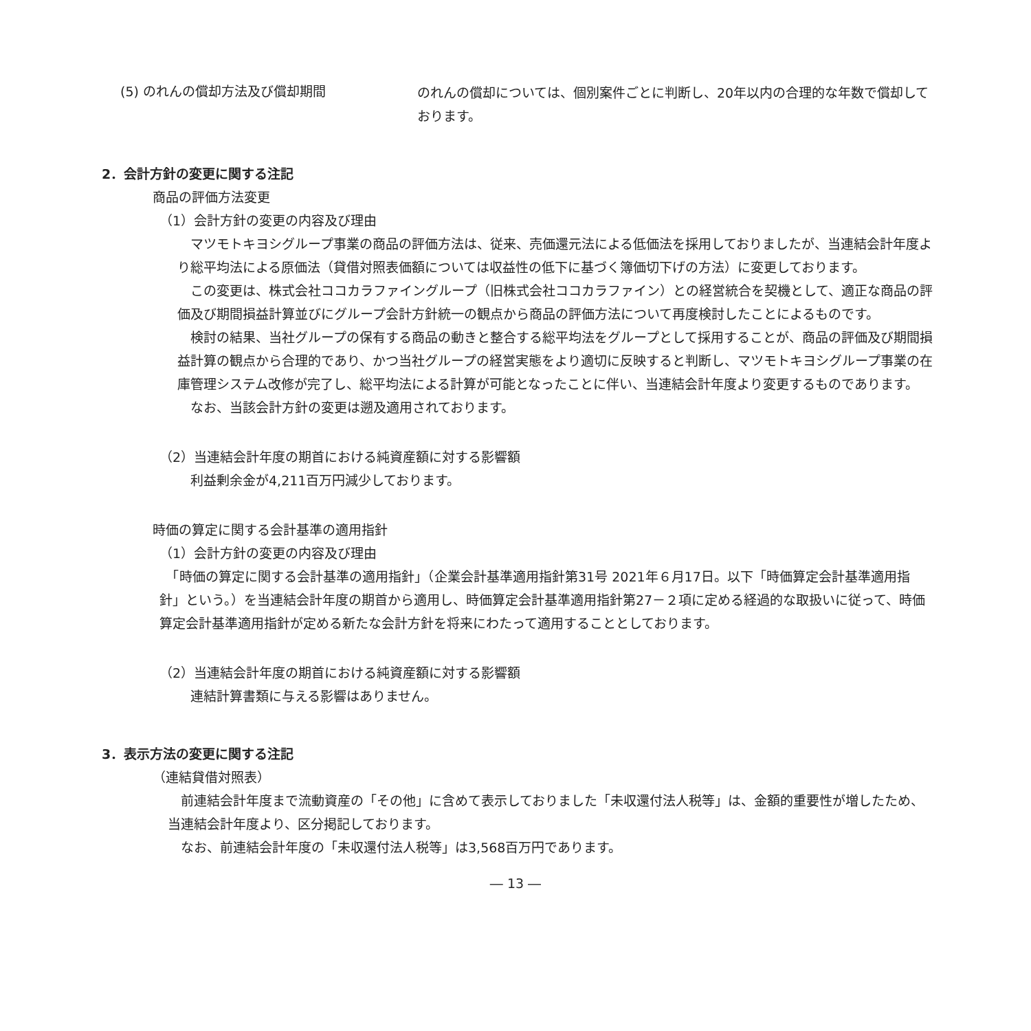(5) のれんの償却方法及び償却期間
のれんの償却については、個別案件ごとに判断し、20年以内の合理的な年数で償却しております。
2．会計方針の変更に関する注記
商品の評価方法変更
（1）会計方針の変更の内容及び理由
　マツモトキヨシグループ事業の商品の評価方法は、従来、売価還元法による低価法を採用しておりましたが、当連結会計年度より総平均法による原価法（貸借対照表価額については収益性の低下に基づく簿価切下げの方法）に変更しております。
　この変更は、株式会社ココカラファイングループ（旧株式会社ココカラファイン）との経営統合を契機として、適正な商品の評価及び期間損益計算並びにグループ会計方針統一の観点から商品の評価方法について再度検討したことによるものです。
　検討の結果、当社グループの保有する商品の動きと整合する総平均法をグループとして採用することが、商品の評価及び期間損益計算の観点から合理的であり、かつ当社グループの経営実態をより適切に反映すると判断し、マツモトキヨシグループ事業の在庫管理システム改修が完了し、総平均法による計算が可能となったことに伴い、当連結会計年度より変更するものであります。
　なお、当該会計方針の変更は遡及適用されております。
（2）当連結会計年度の期首における純資産額に対する影響額
　利益剰余金が4,211百万円減少しております。
時価の算定に関する会計基準の適用指針
（1）会計方針の変更の内容及び理由
　「時価の算定に関する会計基準の適用指針」（企業会計基準適用指針第31号 2021年６月17日。以下「時価算定会計基準適用指針」という。）を当連結会計年度の期首から適用し、時価算定会計基準適用指針第27－２項に定める経過的な取扱いに従って、時価算定会計基準適用指針が定める新たな会計方針を将来にわたって適用することとしております。
（2）当連結会計年度の期首における純資産額に対する影響額
　連結計算書類に与える影響はありません。
3．表示方法の変更に関する注記
（連結貸借対照表）
　前連結会計年度まで流動資産の「その他」に含めて表示しておりました「未収還付法人税等」は、金額的重要性が増したため、当連結会計年度より、区分掲記しております。
　なお、前連結会計年度の「未収還付法人税等」は3,568百万円であります。
― 13 ―